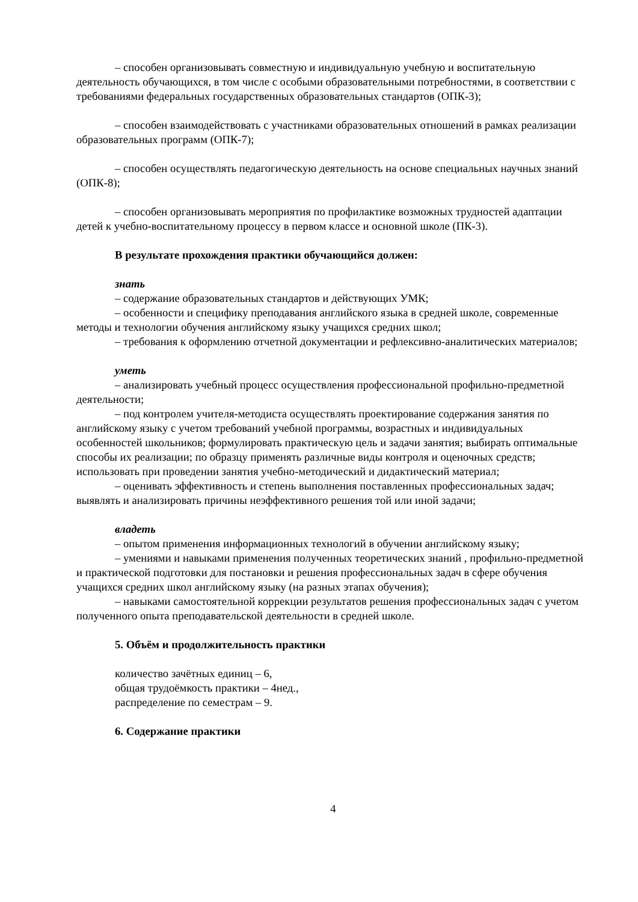– способен организовывать совместную и индивидуальную учебную и воспитательную деятельность обучающихся, в том числе с особыми образовательными потребностями, в соответствии с требованиями федеральных государственных образовательных стандартов (ОПК-3);
– способен взаимодействовать с участниками образовательных отношений в рамках реализации образовательных программ (ОПК-7);
– способен осуществлять педагогическую деятельность на основе специальных научных знаний (ОПК-8);
– способен организовывать мероприятия по профилактике возможных трудностей адаптации детей к учебно-воспитательному процессу в первом классе и основной школе (ПК-3).
В результате прохождения практики обучающийся должен:
знать
– содержание образовательных стандартов и действующих УМК;
– особенности и специфику преподавания английского языка в средней школе, современные методы и технологии обучения английскому языку учащихся средних школ;
– требования к оформлению отчетной документации и рефлексивно-аналитических материалов;
уметь
– анализировать учебный процесс осуществления профессиональной профильно-предметной деятельности;
– под контролем учителя-методиста осуществлять проектирование содержания занятия по английскому языку с учетом требований учебной программы, возрастных и индивидуальных особенностей школьников; формулировать практическую цель и задачи занятия; выбирать оптимальные способы их реализации; по образцу применять различные виды контроля и оценочных средств; использовать при проведении занятия учебно-методический и дидактический материал;
– оценивать эффективность и степень выполнения поставленных профессиональных задач; выявлять и анализировать причины неэффективного решения той или иной задачи;
владеть
– опытом применения информационных технологий в обучении английскому языку;
– умениями и навыками применения полученных теоретических знаний , профильно-предметной и практической подготовки для постановки и решения профессиональных задач в сфере обучения учащихся средних школ английскому языку (на разных этапах обучения);
– навыками самостоятельной коррекции результатов решения профессиональных задач с учетом полученного опыта преподавательской деятельности в средней школе.
5. Объём и продолжительность практики
количество зачётных единиц – 6,
общая трудоёмкость практики – 4нед.,
распределение по семестрам – 9.
6. Содержание практики
4